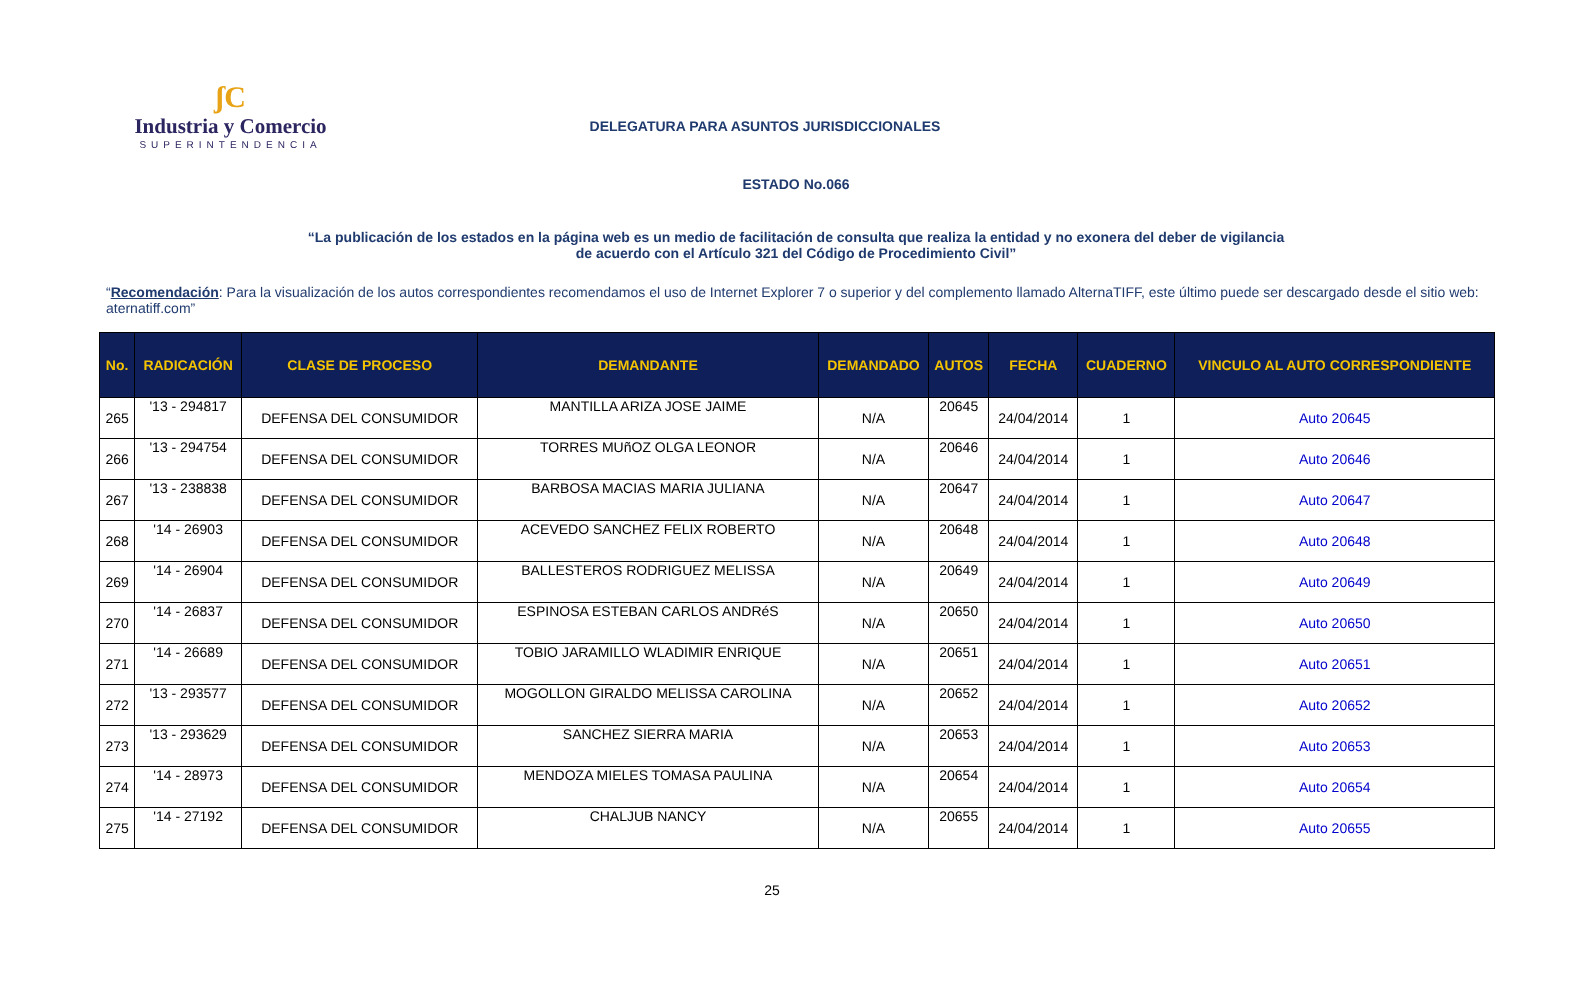ʃC
Industria y Comercio
SUPERINTENDENCIA
DELEGATURA PARA ASUNTOS JURISDICCIONALES
ESTADO No.066
“La publicación de los estados en la página web es un medio de facilitación de consulta que realiza la entidad y no exonera del deber de vigilancia de acuerdo con el Artículo 321 del Código de Procedimiento Civil”
“Recomendación: Para la visualización de los autos correspondientes recomendamos el uso de Internet Explorer 7 o superior y del complemento llamado AlternaTIFF, este último puede ser descargado desde el sitio web: aternatiff.com”
| No. | RADICACIÓN | CLASE DE PROCESO | DEMANDANTE | DEMANDADO | AUTOS | FECHA | CUADERNO | VINCULO AL AUTO CORRESPONDIENTE |
| --- | --- | --- | --- | --- | --- | --- | --- | --- |
| 265 | '13 - 294817 | DEFENSA DEL CONSUMIDOR | MANTILLA ARIZA JOSE JAIME | N/A | 20645 | 24/04/2014 | 1 | Auto 20645 |
| 266 | '13 - 294754 | DEFENSA DEL CONSUMIDOR | TORRES MUñOZ OLGA LEONOR | N/A | 20646 | 24/04/2014 | 1 | Auto 20646 |
| 267 | '13 - 238838 | DEFENSA DEL CONSUMIDOR | BARBOSA MACIAS MARIA JULIANA | N/A | 20647 | 24/04/2014 | 1 | Auto 20647 |
| 268 | '14 - 26903 | DEFENSA DEL CONSUMIDOR | ACEVEDO SANCHEZ FELIX ROBERTO | N/A | 20648 | 24/04/2014 | 1 | Auto 20648 |
| 269 | '14 - 26904 | DEFENSA DEL CONSUMIDOR | BALLESTEROS RODRIGUEZ MELISSA | N/A | 20649 | 24/04/2014 | 1 | Auto 20649 |
| 270 | '14 - 26837 | DEFENSA DEL CONSUMIDOR | ESPINOSA ESTEBAN CARLOS ANDRéS | N/A | 20650 | 24/04/2014 | 1 | Auto 20650 |
| 271 | '14 - 26689 | DEFENSA DEL CONSUMIDOR | TOBIO JARAMILLO WLADIMIR ENRIQUE | N/A | 20651 | 24/04/2014 | 1 | Auto 20651 |
| 272 | '13 - 293577 | DEFENSA DEL CONSUMIDOR | MOGOLLON GIRALDO MELISSA CAROLINA | N/A | 20652 | 24/04/2014 | 1 | Auto 20652 |
| 273 | '13 - 293629 | DEFENSA DEL CONSUMIDOR | SANCHEZ SIERRA MARIA | N/A | 20653 | 24/04/2014 | 1 | Auto 20653 |
| 274 | '14 - 28973 | DEFENSA DEL CONSUMIDOR | MENDOZA MIELES TOMASA PAULINA | N/A | 20654 | 24/04/2014 | 1 | Auto 20654 |
| 275 | '14 - 27192 | DEFENSA DEL CONSUMIDOR | CHALJUB NANCY | N/A | 20655 | 24/04/2014 | 1 | Auto 20655 |
25